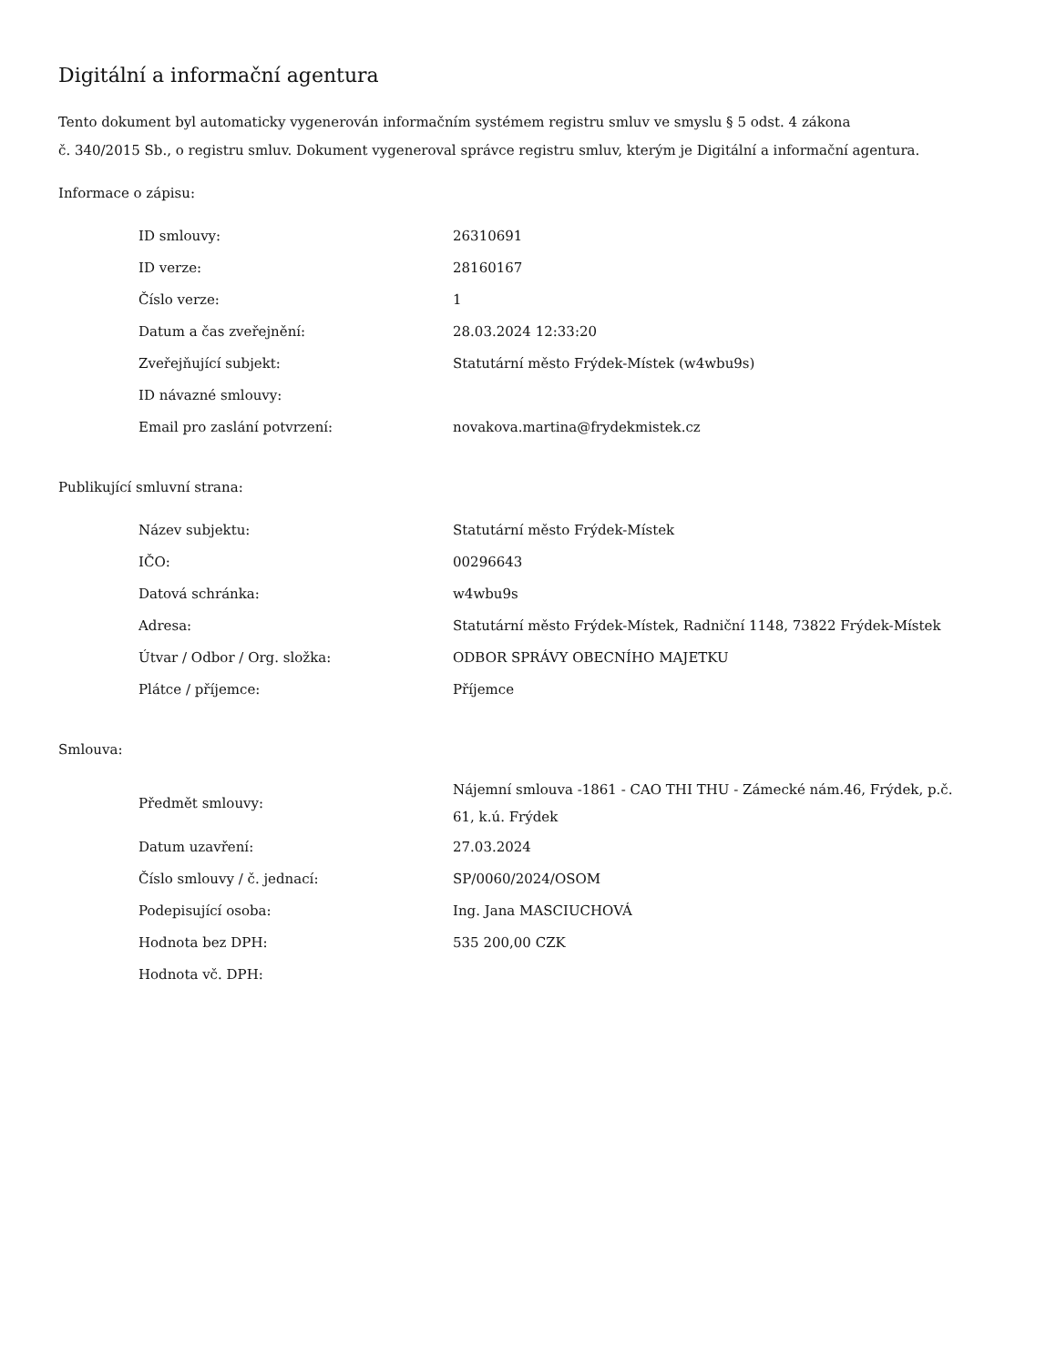Digitální a informační agentura
Tento dokument byl automaticky vygenerován informačním systémem registru smluv ve smyslu § 5 odst. 4 zákona
č. 340/2015 Sb., o registru smluv. Dokument vygeneroval správce registru smluv, kterým je Digitální a informační agentura.
Informace o zápisu:
| ID smlouvy: | 26310691 |
| ID verze: | 28160167 |
| Číslo verze: | 1 |
| Datum a čas zveřejnění: | 28.03.2024 12:33:20 |
| Zveřejňující subjekt: | Statutární město Frýdek-Místek (w4wbu9s) |
| ID návazné smlouvy: | |
| Email pro zaslání potvrzení: | novakova.martina@frydekmistek.cz |
Publikující smluvní strana:
| Název subjektu: | Statutární město Frýdek-Místek |
| IČO: | 00296643 |
| Datová schránka: | w4wbu9s |
| Adresa: | Statutární město Frýdek-Místek, Radniční 1148, 73822 Frýdek-Místek |
| Útvar / Odbor / Org. složka: | ODBOR SPRÁVY OBECNÍHO MAJETKU |
| Plátce / příjemce: | Příjemce |
Smlouva:
| Předmět smlouvy: | Nájemní smlouva -1861 - CAO THI THU - Zámecké nám.46, Frýdek, p.č. 61, k.ú. Frýdek |
| Datum uzavření: | 27.03.2024 |
| Číslo smlouvy / č. jednací: | SP/0060/2024/OSOM |
| Podepisující osoba: | Ing. Jana MASCIUCHOVÁ |
| Hodnota bez DPH: | 535 200,00 CZK |
| Hodnota vč. DPH: | |